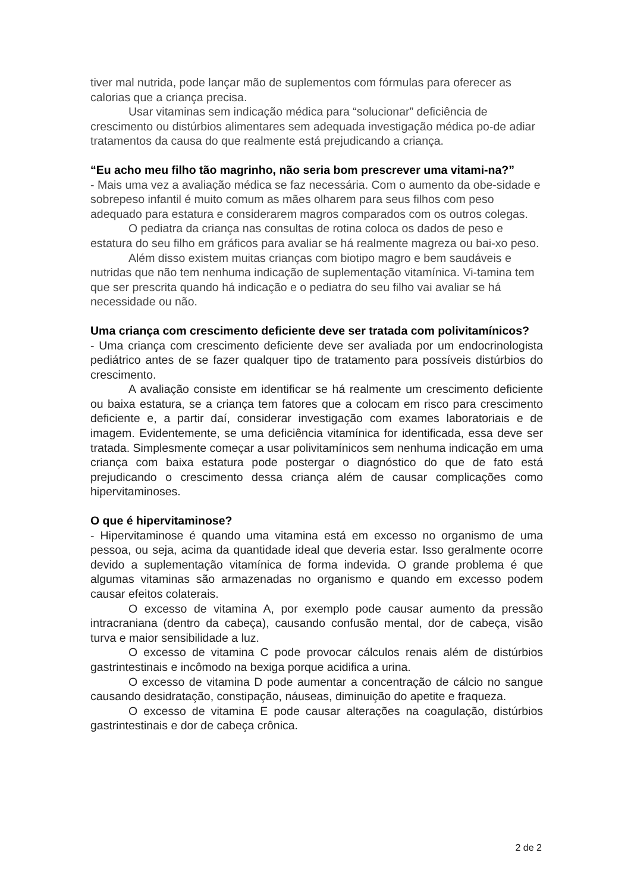tiver mal nutrida, pode lançar mão de suplementos com fórmulas para oferecer as calorias que a criança precisa.
Usar vitaminas sem indicação médica para “solucionar” deficiência de crescimento ou distúrbios alimentares sem adequada investigação médica po-de adiar tratamentos da causa do que realmente está prejudicando a criança.
“Eu acho meu filho tão magrinho, não seria bom prescrever uma vitami-na?”
- Mais uma vez a avaliação médica se faz necessária. Com o aumento da obe-sidade e sobrepeso infantil é muito comum as mães olharem para seus filhos com peso adequado para estatura e considerarem magros comparados com os outros colegas.
O pediatra da criança nas consultas de rotina coloca os dados de peso e estatura do seu filho em gráficos para avaliar se há realmente magreza ou bai-xo peso.
Além disso existem muitas crianças com biotipo magro e bem saudáveis e nutridas que não tem nenhuma indicação de suplementação vitamínica. Vi-tamina tem que ser prescrita quando há indicação e o pediatra do seu filho vai avaliar se há necessidade ou não.
Uma criança com crescimento deficiente deve ser tratada com polivitamínicos?
- Uma criança com crescimento deficiente deve ser avaliada por um endocrinologista pediátrico antes de se fazer qualquer tipo de tratamento para possíveis distúrbios do crescimento.
A avaliação consiste em identificar se há realmente um crescimento deficiente ou baixa estatura, se a criança tem fatores que a colocam em risco para crescimento deficiente e, a partir daí, considerar investigação com exames laboratoriais e de imagem. Evidentemente, se uma deficiência vitamínica for identificada, essa deve ser tratada. Simplesmente começar a usar polivitamínicos sem nenhuma indicação em uma criança com baixa estatura pode postergar o diagnóstico do que de fato está prejudicando o crescimento dessa criança além de causar complicações como hipervitaminoses.
O que é hipervitaminose?
- Hipervitaminose é quando uma vitamina está em excesso no organismo de uma pessoa, ou seja, acima da quantidade ideal que deveria estar. Isso geralmente ocorre devido a suplementação vitamínica de forma indevida. O grande problema é que algumas vitaminas são armazenadas no organismo e quando em excesso podem causar efeitos colaterais.
O excesso de vitamina A, por exemplo pode causar aumento da pressão intracraniana (dentro da cabeça), causando confusão mental, dor de cabeça, visão turva e maior sensibilidade a luz.
O excesso de vitamina C pode provocar cálculos renais além de distúrbios gastrintestinais e incômodo na bexiga porque acidifica a urina.
O excesso de vitamina D pode aumentar a concentração de cálcio no sangue causando desidratação, constipação, náuseas, diminuição do apetite e fraqueza.
O excesso de vitamina E pode causar alterações na coagulação, distúrbios gastrintestinais e dor de cabeça crônica.
2 de 2